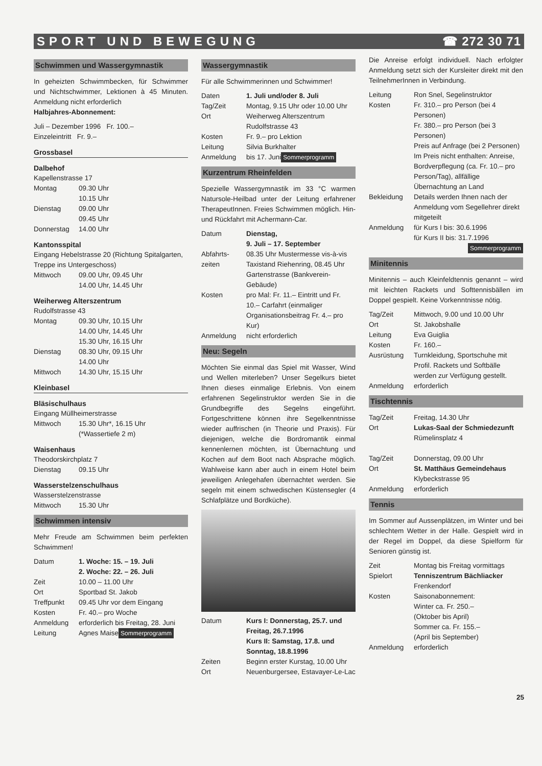SPORT UND BEWEGUNG ☎ 272 30 71
Schwimmen und Wassergymnastik
In geheizten Schwimmbecken, für Schwimmer und Nichtschwimmer, Lektionen à 45 Minuten. Anmeldung nicht erforderlich
Halbjahres-Abonnement:
Juli – Dezember 1996 Fr. 100.–
Einzeleintritt Fr. 9.–
Grossbasel
Dalbehof
Kapellenstrasse 17
Montag 09.30 Uhr
10.15 Uhr
Dienstag 09.00 Uhr
09.45 Uhr
Donnerstag 14.00 Uhr
Kantonsspital
Eingang Hebelstrasse 20 (Richtung Spitalgarten, Treppe ins Untergeschoss)
Mittwoch 09.00 Uhr, 09.45 Uhr
14.00 Uhr, 14.45 Uhr
Weiherweg Alterszentrum
Rudolfstrasse 43
Montag 09.30 Uhr, 10.15 Uhr
14.00 Uhr, 14.45 Uhr
15.30 Uhr, 16.15 Uhr
Dienstag 08.30 Uhr, 09.15 Uhr
14.00 Uhr
Mittwoch 14.30 Uhr, 15.15 Uhr
Kleinbasel
Bläsischulhaus
Eingang Müllheimerstrasse
Mittwoch 15.30 Uhr*, 16.15 Uhr
(*Wassertiefe 2 m)
Waisenhaus
Theodorskirchplatz 7
Dienstag 09.15 Uhr
Wasserstelzenschulhaus
Wasserstelzenstrasse
Mittwoch 15.30 Uhr
Schwimmen intensiv
Mehr Freude am Schwimmen beim perfekten Schwimmen!
Datum 1. Woche: 15. – 19. Juli
2. Woche: 22. – 26. Juli
Zeit 10.00 – 11.00 Uhr
Ort Sportbad St. Jakob
Treffpunkt 09.45 Uhr vor dem Eingang
Kosten Fr. 40.– pro Woche
Anmeldung erforderlich bis Freitag, 28. Juni
Leitung Agnes Maise Sommerprogramm
Wassergymnastik
Für alle Schwimmerinnen und Schwimmer!
Daten 1. Juli und/oder 8. Juli
Tag/Zeit Montag, 9.15 Uhr oder 10.00 Uhr
Ort Weiherweg Alterszentrum Rudolfstrasse 43
Kosten Fr. 9.– pro Lektion
Leitung Silvia Burkhalter
Anmeldung bis 17. Juni Sommerprogramm
Kurzentrum Rheinfelden
Spezielle Wassergymnastik im 33 °C warmen Natursole-Heilbad unter der Leitung erfahrener TherapeutInnen. Freies Schwimmen möglich. Hin- und Rückfahrt mit Achermann-Car.
Datum Dienstag,
9. Juli – 17. September
Abfahrts-zeiten 08.35 Uhr Mustermesse vis-à-vis Taxistand Riehenring, 08.45 Uhr Gartenstrasse (Bankverein-Gebäude)
Kosten pro Mal: Fr. 11.– Eintritt und Fr. 10.– Carfahrt (einmaliger Organisationsbeitrag Fr. 4.– pro Kur)
Anmeldung nicht erforderlich
Neu: Segeln
Möchten Sie einmal das Spiel mit Wasser, Wind und Wellen miterleben? Unser Segelkurs bietet Ihnen dieses einmalige Erlebnis. Von einem erfahrenen Segelinstruktor werden Sie in die Grundbegriffe des Segelns eingeführt. Fortgeschrittene können ihre Segelkenntnisse wieder auffrischen (in Theorie und Praxis). Für diejenigen, welche die Bordromantik einmal kennenlernen möchten, ist Übernachtung und Kochen auf dem Boot nach Absprache möglich. Wahlweise kann aber auch in einem Hotel beim jeweiligen Anlegehafen übernachtet werden. Sie segeln mit einem schwedischen Küstensegler (4 Schlafplätze und Bordküche).
Datum Kurs I: Donnerstag, 25.7. und Freitag, 26.7.1996
Kurs II: Samstag, 17.8. und Sonntag, 18.8.1996
Zeiten Beginn erster Kurstag, 10.00 Uhr
Ort Neuenburgersee, Estavayer-Le-Lac
Die Anreise erfolgt individuell. Nach erfolgter Anmeldung setzt sich der Kursleiter direkt mit den TeilnehmerInnen in Verbindung.
Leitung Ron Snel, Segelinstruktor
Kosten Fr. 310.– pro Person (bei 4 Personen)
Fr. 380.– pro Person (bei 3 Personen)
Preis auf Anfrage (bei 2 Personen)
Im Preis nicht enthalten: Anreise, Bordverpflegung (ca. Fr. 10.– pro Person/Tag), allfällige Übernachtung an Land
Bekleidung Details werden Ihnen nach der Anmeldung vom Segellehrer direkt mitgeteilt
Anmeldung für Kurs I bis: 30.6.1996
für Kurs II bis: 31.7.1996 Sommerprogramm
Minitennis
Minitennis – auch Kleinfeldtennis genannt – wird mit leichten Rackets und Softtennisbällen im Doppel gespielt. Keine Vorkenntnisse nötig.
Tag/Zeit Mittwoch, 9.00 und 10.00 Uhr
Ort St. Jakobshalle
Leitung Eva Guiglia
Kosten Fr. 160.–
Ausrüstung Turnkleidung, Sportschuhe mit Profil. Rackets und Softbälle werden zur Verfügung gestellt.
Anmeldung erforderlich
Tischtennis
Tag/Zeit Freitag, 14.30 Uhr
Ort Lukas-Saal der Schmiedezunft
Rümelinsplatz 4
Tag/Zeit Donnerstag, 09.00 Uhr
Ort St. Matthäus Gemeindehaus
Klybeckstrasse 95
Anmeldung erforderlich
Tennis
Im Sommer auf Aussenplätzen, im Winter und bei schlechtem Wetter in der Halle. Gespielt wird in der Regel im Doppel, da diese Spielform für Senioren günstig ist.
Zeit Montag bis Freitag vormittags
Spielort Tenniszentrum Bächliacker
Frenkendorf
Kosten Saisonabonnement:
Winter ca. Fr. 250.–
(Oktober bis April)
Sommer ca. Fr. 155.–
(April bis September)
Anmeldung erforderlich
25